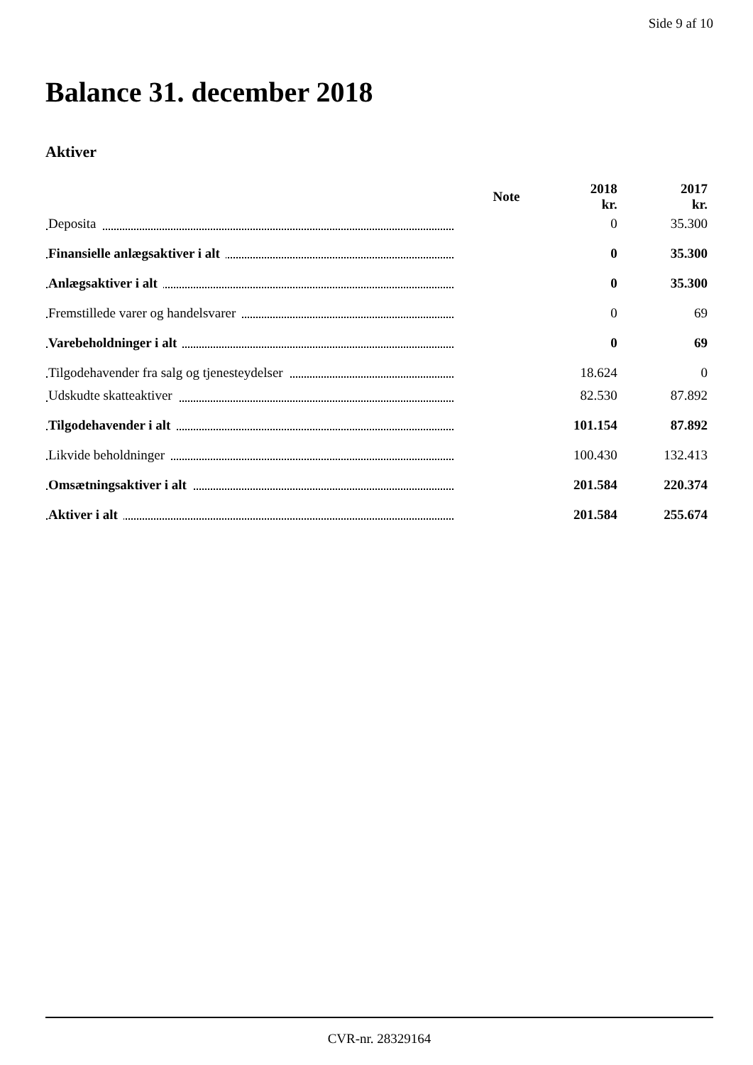Side 9 af 10
Balance 31. december 2018
Aktiver
| | Note | 2018 kr. | 2017 kr. |
| --- | --- | --- | --- |
| Deposita | | 0 | 35.300 |
| Finansielle anlægsaktiver i alt | | 0 | 35.300 |
| Anlægsaktiver i alt | | 0 | 35.300 |
| Fremstillede varer og handelsvarer | | 0 | 69 |
| Varebeholdninger i alt | | 0 | 69 |
| Tilgodehavender fra salg og tjenesteydelser | | 18.624 | 0 |
| Udskudte skatteaktiver | | 82.530 | 87.892 |
| Tilgodehavender i alt | | 101.154 | 87.892 |
| Likvide beholdninger | | 100.430 | 132.413 |
| Omsætningsaktiver i alt | | 201.584 | 220.374 |
| Aktiver i alt | | 201.584 | 255.674 |
CVR-nr. 28329164